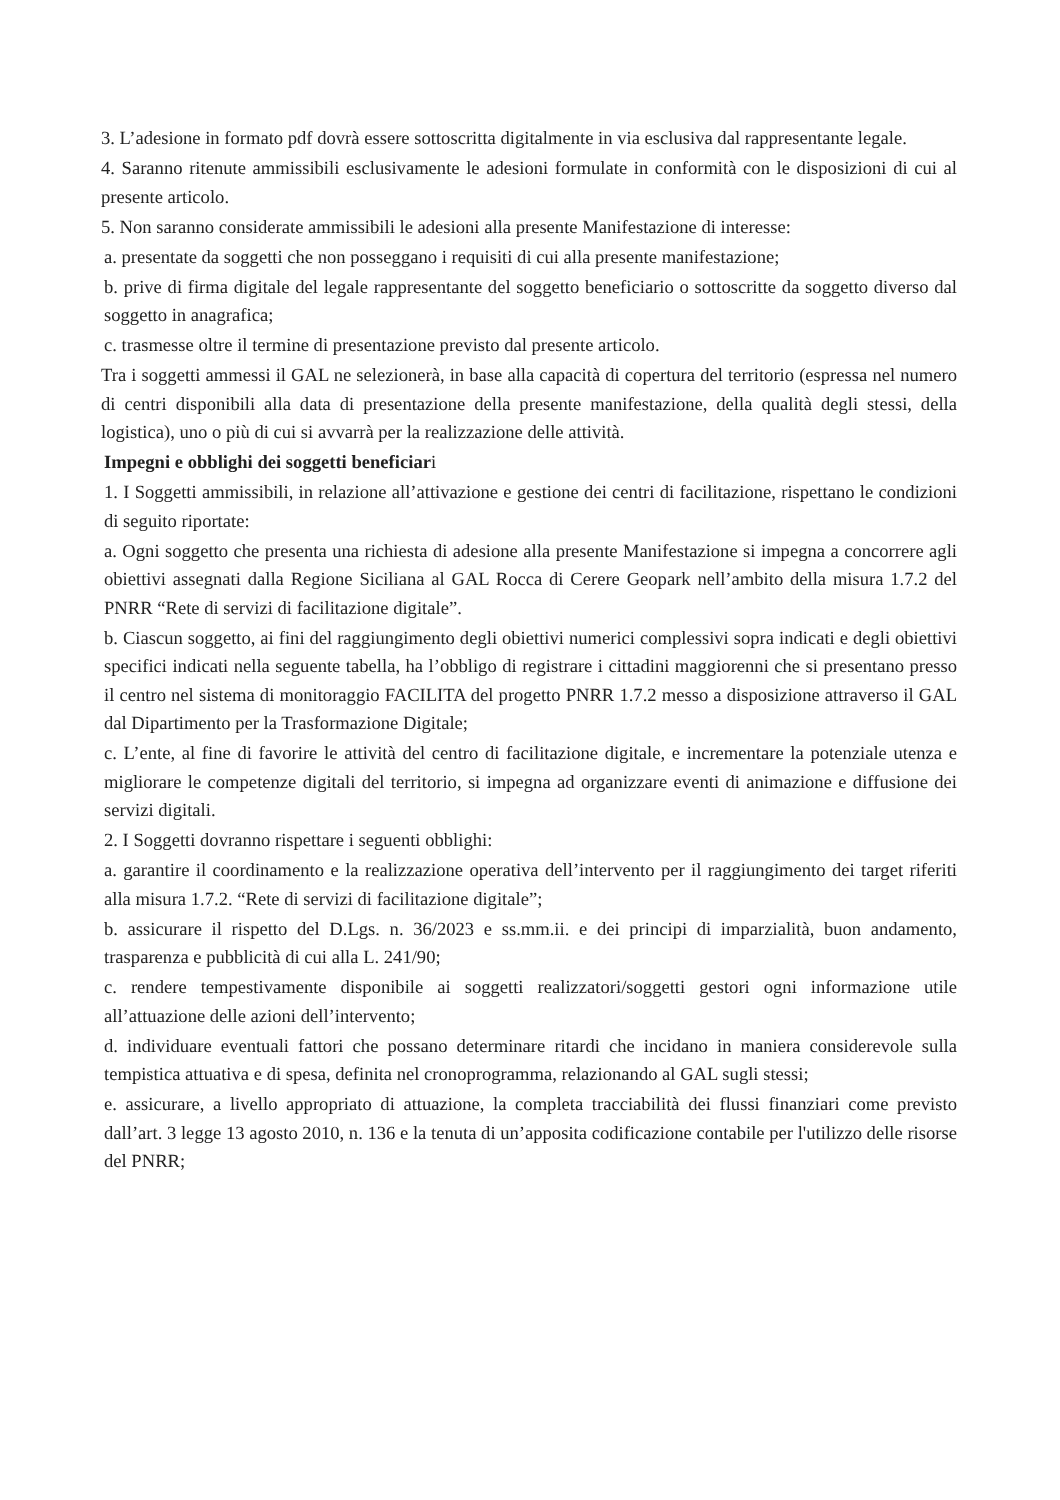3. L’adesione in formato pdf dovrà essere sottoscritta digitalmente in via esclusiva dal rappresentante legale.
4. Saranno ritenute ammissibili esclusivamente le adesioni formulate in conformità con le disposizioni di cui al presente articolo.
5. Non saranno considerate ammissibili le adesioni alla presente Manifestazione di interesse:
a. presentate da soggetti che non posseggano i requisiti di cui alla presente manifestazione;
b. prive di firma digitale del legale rappresentante del soggetto beneficiario o sottoscritte da soggetto diverso dal soggetto in anagrafica;
c. trasmesse oltre il termine di presentazione previsto dal presente articolo.
Tra i soggetti ammessi il GAL ne selezionerà, in base alla capacità di copertura del territorio (espressa nel numero di centri disponibili alla data di presentazione della presente manifestazione, della qualità degli stessi, della logistica), uno o più di cui si avvarrà per la realizzazione delle attività.
Impegni e obblighi dei soggetti beneficiari
1. I Soggetti ammissibili, in relazione all’attivazione e gestione dei centri di facilitazione, rispettano le condizioni di seguito riportate:
a. Ogni soggetto che presenta una richiesta di adesione alla presente Manifestazione si impegna a concorrere agli obiettivi assegnati dalla Regione Siciliana al GAL Rocca di Cerere Geopark nell’ambito della misura 1.7.2 del PNRR “Rete di servizi di facilitazione digitale”.
b. Ciascun soggetto, ai fini del raggiungimento degli obiettivi numerici complessivi sopra indicati e degli obiettivi specifici indicati nella seguente tabella, ha l’obbligo di registrare i cittadini maggiorenni che si presentano presso il centro nel sistema di monitoraggio FACILITA del progetto PNRR 1.7.2 messo a disposizione attraverso il GAL dal Dipartimento per la Trasformazione Digitale;
c. L’ente, al fine di favorire le attività del centro di facilitazione digitale, e incrementare la potenziale utenza e migliorare le competenze digitali del territorio, si impegna ad organizzare eventi di animazione e diffusione dei servizi digitali.
2. I Soggetti dovranno rispettare i seguenti obblighi:
a. garantire il coordinamento e la realizzazione operativa dell’intervento per il raggiungimento dei target riferiti alla misura 1.7.2. “Rete di servizi di facilitazione digitale”;
b. assicurare il rispetto del D.Lgs. n. 36/2023 e ss.mm.ii. e dei principi di imparzialità, buon andamento, trasparenza e pubblicità di cui alla L. 241/90;
c. rendere tempestivamente disponibile ai soggetti realizzatori/soggetti gestori ogni informazione utile all’attuazione delle azioni dell’intervento;
d. individuare eventuali fattori che possano determinare ritardi che incidano in maniera considerevole sulla tempistica attuativa e di spesa, definita nel cronoprogramma, relazionando al GAL sugli stessi;
e. assicurare, a livello appropriato di attuazione, la completa tracciabilità dei flussi finanziari come previsto dall’art. 3 legge 13 agosto 2010, n. 136 e la tenuta di un’apposita codificazione contabile per l'utilizzo delle risorse del PNRR;